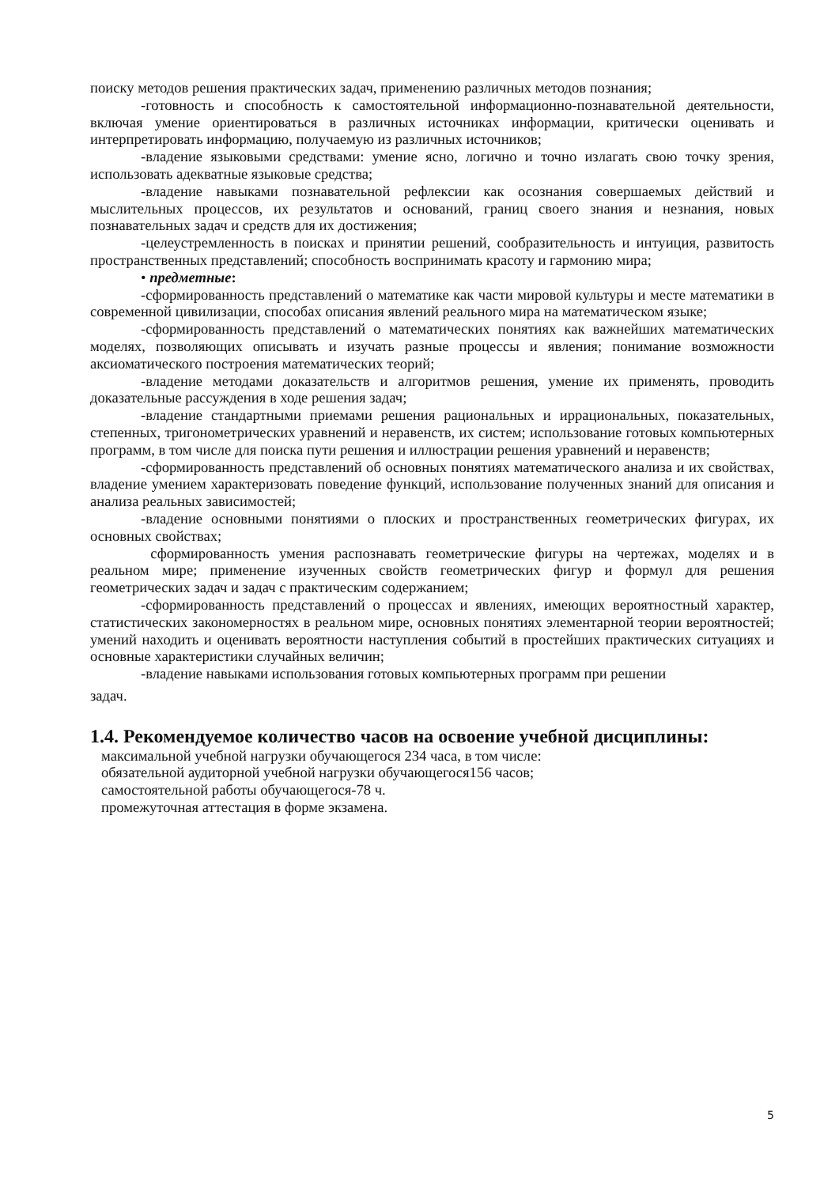поиску методов решения практических задач, применению различных методов познания;
-готовность и способность к самостоятельной информационно-познавательной деятельности, включая умение ориентироваться в различных источниках информации, критически оценивать и интерпретировать информацию, получаемую из различных источников;
-владение языковыми средствами: умение ясно, логично и точно излагать свою точку зрения, использовать адекватные языковые средства;
-владение навыками познавательной рефлексии как осознания совершаемых действий и мыслительных процессов, их результатов и оснований, границ своего знания и незнания, новых познавательных задач и средств для их достижения;
-целеустремленность в поисках и принятии решений, сообразительность и интуиция, развитость пространственных представлений; способность воспринимать красоту и гармонию мира;
• предметные:
-сформированность представлений о математике как части мировой культуры и месте математики в современной цивилизации, способах описания явлений реального мира на математическом языке;
-сформированность представлений о математических понятиях как важнейших математических моделях, позволяющих описывать и изучать разные процессы и явления; понимание возможности аксиоматического построения математических теорий;
-владение методами доказательств и алгоритмов решения, умение их применять, проводить доказательные рассуждения в ходе решения задач;
-владение стандартными приемами решения рациональных и иррациональных, показательных, степенных, тригонометрических уравнений и неравенств, их систем; использование готовых компьютерных программ, в том числе для поиска пути решения и иллюстрации решения уравнений и неравенств;
-сформированность представлений об основных понятиях математического анализа и их свойствах, владение умением характеризовать поведение функций, использование полученных знаний для описания и анализа реальных зависимостей;
-владение основными понятиями о плоских и пространственных геометрических фигурах, их основных свойствах;
сформированность умения распознавать геометрические фигуры на чертежах, моделях и в реальном мире; применение изученных свойств геометрических фигур и формул для решения геометрических задач и задач с практическим содержанием;
-сформированность представлений о процессах и явлениях, имеющих вероятностный характер, статистических закономерностях в реальном мире, основных понятиях элементарной теории вероятностей; умений находить и оценивать вероятности наступления событий в простейших практических ситуациях и основные характеристики случайных величин;
-владение навыками использования готовых компьютерных программ при решении
задач.
1.4. Рекомендуемое количество часов на освоение учебной дисциплины:
максимальной учебной нагрузки обучающегося 234 часа, в том числе:
обязательной аудиторной учебной нагрузки обучающегося156 часов;
самостоятельной работы обучающегося-78 ч.
промежуточная аттестация в форме экзамена.
5